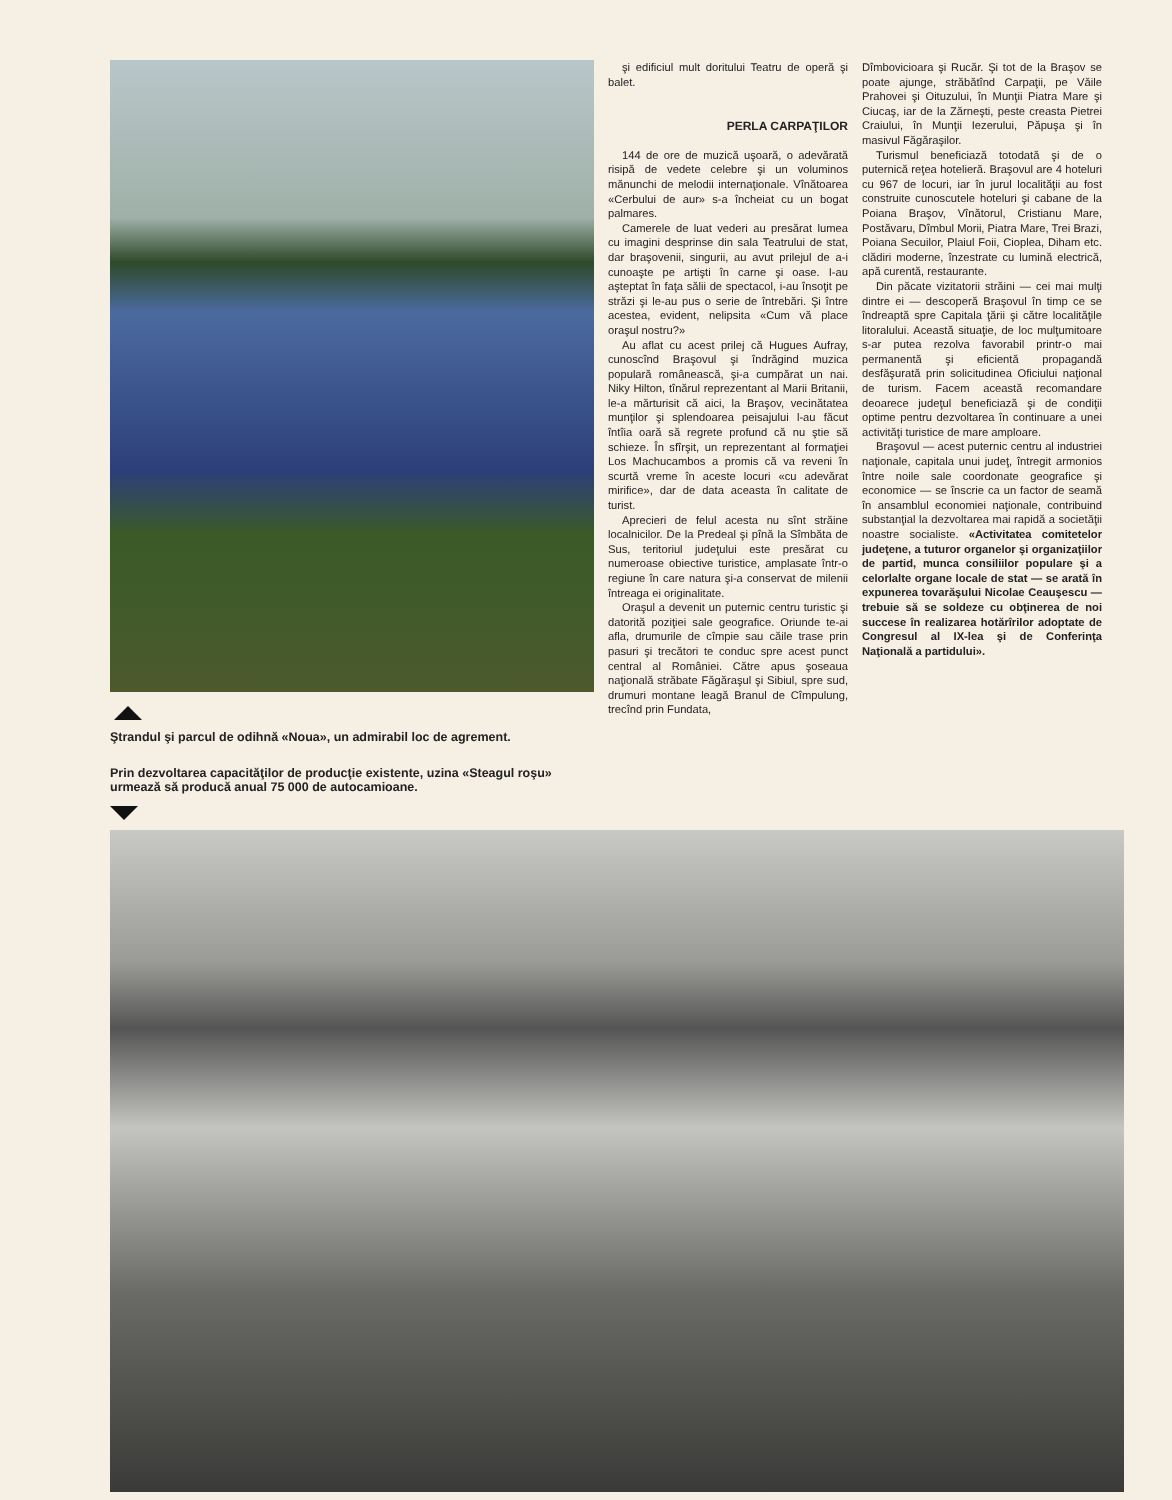Ştrandul şi parcul de odihnă «Noua», un admirabil loc de agrement.
Prin dezvoltarea capacităţilor de producţie existente, uzina «Steagul roşu» urmează să producă anual 75 000 de autocamioane.
şi edificiul mult doritului Teatru de operă şi balet.
PERLA CARPAŢILOR
144 de ore de muzică uşoară, o adevărată risipă de vedete celebre şi un voluminos mănunchi de melodii internaţionale. Vînătoarea «Cerbului de aur» s-a încheiat cu un bogat palmares.
Camerele de luat vederi au presărat lumea cu imagini desprinse din sala Teatrului de stat, dar braşovenii, singurii, au avut prilejul de a-i cunoaşte pe artişti în carne şi oase. I-au aşteptat în faţa sălii de spectacol, i-au însoţit pe străzi şi le-au pus o serie de întrebări. Şi între acestea, evident, nelipsita «Cum vă place oraşul nostru?»
Au aflat cu acest prilej că Hugues Aufray, cunoscînd Braşovul şi îndrăgind muzica populară românească, şi-a cumpărat un nai. Niky Hilton, tînărul reprezentant al Marii Britanii, le-a mărturisit că aici, la Braşov, vecinătatea munţilor şi splendoarea peisajului l-au făcut întîia oară să regrete profund că nu ştie să schieze. În sfîrşit, un reprezentant al formaţiei Los Machucambos a promis că va reveni în scurtă vreme în aceste locuri «cu adevărat mirifice», dar de data aceasta în calitate de turist.
Aprecieri de felul acesta nu sînt străine localnicilor. De la Predeal şi pînă la Sîmbăta de Sus, teritoriul judeţului este presărat cu numeroase obiective turistice, amplasate într-o regiune în care natura şi-a conservat de milenii întreaga ei originalitate.
Oraşul a devenit un puternic centru turistic şi datorită poziţiei sale geografice. Oriunde te-ai afla, drumurile de cîmpie sau căile trase prin pasuri şi trecători te conduc spre acest punct central al României. Către apus şoseaua naţională străbate Făgăraşul şi Sibiul, spre sud, drumuri montane leagă Branul de Cîmpulung, trecînd prin Fundata,
Dîmbovicioara şi Rucăr. Şi tot de la Braşov se poate ajunge, străbătînd Carpaţii, pe Văile Prahovei şi Oituzului, în Munţii Piatra Mare şi Ciucaş, iar de la Zărneşti, peste creasta Pietrei Craiului, în Munţii Iezerului, Păpuşa şi în masivul Făgăraşilor.
Turismul beneficiază totodată şi de o puternică reţea hotelieră. Braşovul are 4 hoteluri cu 967 de locuri, iar în jurul localităţii au fost construite cunoscutele hoteluri şi cabane de la Poiana Braşov, Vînătorul, Cristianu Mare, Postăvaru, Dîmbul Morii, Piatra Mare, Trei Brazi, Poiana Secuilor, Plaiul Foii, Cioplea, Diham etc. clădiri moderne, înzestrate cu lumină electrică, apă curentă, restaurante.
Din păcate vizitatorii străini — cei mai mulţi dintre ei — descoperă Braşovul în timp ce se îndreaptă spre Capitala ţării şi către localităţile litoralului. Această situaţie, de loc mulţumitoare s-ar putea rezolva favorabil printr-o mai permanentă şi eficientă propagandă desfăşurată prin solicitudinea Oficiului naţional de turism. Facem această recomandare deoarece judeţul beneficiază şi de condiţii optime pentru dezvoltarea în continuare a unei activităţi turistice de mare amploare.
Braşovul — acest puternic centru al industriei naţionale, capitala unui judeţ, întregit armonios între noile sale coordonate geografice şi economice — se înscrie ca un factor de seamă în ansamblul economiei naţionale, contribuind substanţial la dezvoltarea mai rapidă a societăţii noastre socialiste. «Activitatea comitetelor judeţene, a tuturor organelor şi organizaţiilor de partid, munca consiliilor populare şi a celorlalte organe locale de stat — se arată în expunerea tovarăşului Nicolae Ceauşescu — trebuie să se soldeze cu obţinerea de noi succese în realizarea hotărîrilor adoptate de Congresul al IX-lea şi de Conferinţa Naţională a partidului».